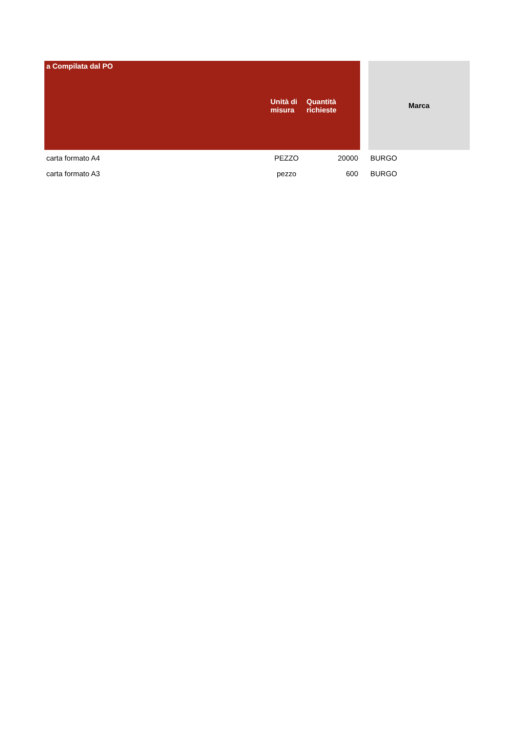| a Compilata dal PO | Unità di misura | Quantità richieste | | Marca |
| --- | --- | --- | --- | --- |
| carta formato A4 | PEZZO | 20000 | | BURGO |
| carta formato A3 | pezzo | 600 | | BURGO |